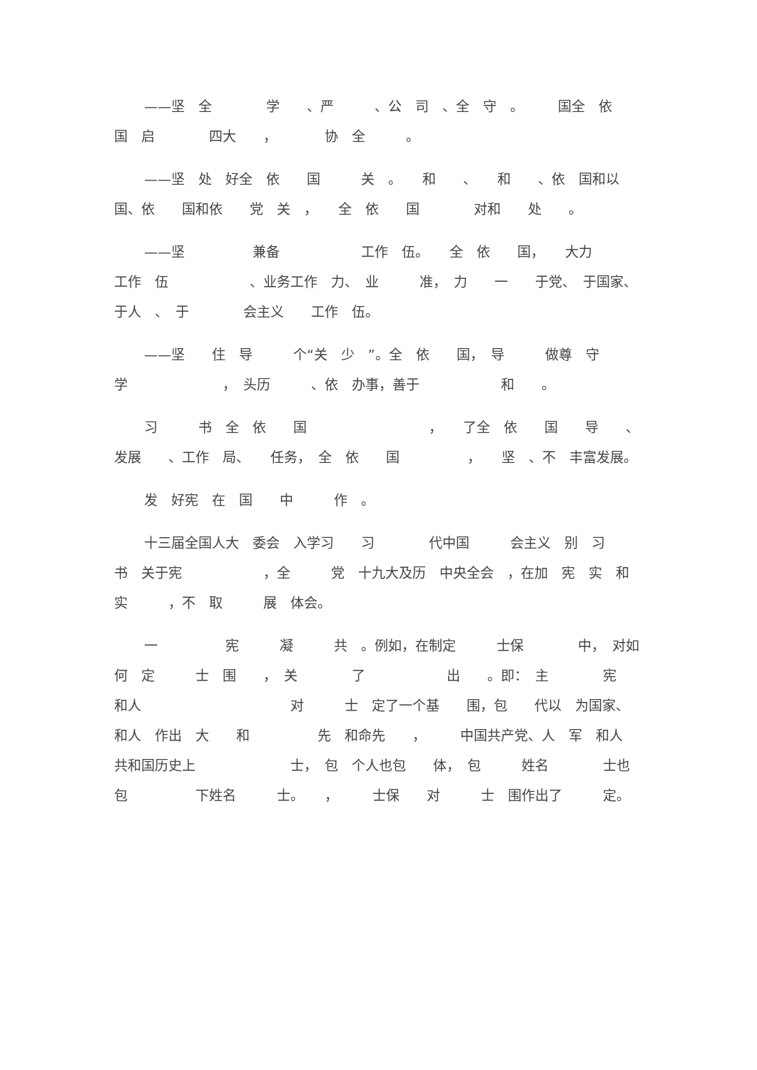——坚　全　　　　学　　、严　　　、公　司　、全　守　。　　　国全　依　　国　启　　　　四大　　，　　　　协　全　　　。
——坚　处　好全　依　　国　　　关　。　　和　　、　　和　　、依　国和以　　国、依　　国和依　　党　关　，　　全　依　　国　　　　对和　　处　　。
——坚　　　　　兼备　　　　　　工作　伍。　　全　依　　国，　　大力　　　　工作　伍　　　　　　、业务工作　力、　业　　　准，　力　　一　　于党、　于国家、　于人　、　于　　　　会主义　　工作　伍。
——坚　　住　导　　　个“关　少　”。全　依　　国，　导　　　做尊　守　学　　　　　　　，　头历　　　、依　办事，善于　　　　　　和　　。
习　　　书　全　依　　国　　　　　　　　　，　　了全　依　　国　　导　　、发展　　、工作　局、　　任务，　全　依　　国　　　　　，　　坚　、不　丰富发展。
发　好宪　在　国　　中　　　作　。
十三届全国人大　委会　入学习　　习　　　　代中国　　　会主义　别　习　　　书　关于宪　　　　　　，全　　　党　十九大及历　中央全会　，在加　宪　实　和　　　　　　　实　　　，不　取　　　展　体会。
一　　　　　宪　　　凝　　　共　。例如，在制定　　　士保　　　　中，　对如何　定　　　士　围　　，　关　　　　了　　　　　　出　　。即：　主　　　　宪　　　和人　　　　　　　　　　　对　　　士　定了一个基　　围，包　　代以　为国家、　　和人　作出　大　　和　　　　　先　和命先　　，　　　中国共产党、人　军　和人　共和国历史上　　　　　　　士，　包　个人也包　　体，　包　　　姓名　　　　士也包　　　　　下姓名　　　士。　　，　　　士保　　对　　　士　围作出了　　　定。